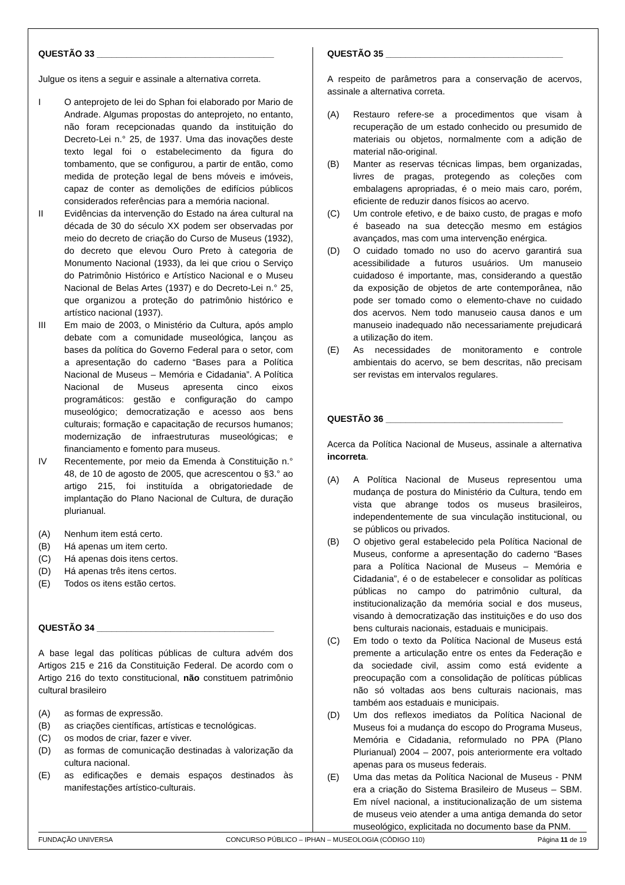QUESTÃO 33 ____________________________________
Julgue os itens a seguir e assinale a alternativa correta.
I O anteprojeto de lei do Sphan foi elaborado por Mario de Andrade. Algumas propostas do anteprojeto, no entanto, não foram recepcionadas quando da instituição do Decreto-Lei n.° 25, de 1937. Uma das inovações deste texto legal foi o estabelecimento da figura do tombamento, que se configurou, a partir de então, como medida de proteção legal de bens móveis e imóveis, capaz de conter as demolições de edifícios públicos considerados referências para a memória nacional.
II Evidências da intervenção do Estado na área cultural na década de 30 do século XX podem ser observadas por meio do decreto de criação do Curso de Museus (1932), do decreto que elevou Ouro Preto à categoria de Monumento Nacional (1933), da lei que criou o Serviço do Patrimônio Histórico e Artístico Nacional e o Museu Nacional de Belas Artes (1937) e do Decreto-Lei n.° 25, que organizou a proteção do patrimônio histórico e artístico nacional (1937).
III Em maio de 2003, o Ministério da Cultura, após amplo debate com a comunidade museológica, lançou as bases da política do Governo Federal para o setor, com a apresentação do caderno “Bases para a Política Nacional de Museus – Memória e Cidadania”. A Política Nacional de Museus apresenta cinco eixos programáticos: gestão e configuração do campo museológico; democratização e acesso aos bens culturais; formação e capacitação de recursos humanos; modernização de infraestruturas museológicas; e financiamento e fomento para museus.
IV Recentemente, por meio da Emenda à Constituição n.° 48, de 10 de agosto de 2005, que acrescentou o §3.° ao artigo 215, foi instituída a obrigatoriedade de implantação do Plano Nacional de Cultura, de duração plurianual.
(A) Nenhum item está certo.
(B) Há apenas um item certo.
(C) Há apenas dois itens certos.
(D) Há apenas três itens certos.
(E) Todos os itens estão certos.
QUESTÃO 34 ____________________________________
A base legal das políticas públicas de cultura advém dos Artigos 215 e 216 da Constituição Federal. De acordo com o Artigo 216 do texto constitucional, não constituem patrimônio cultural brasileiro
(A) as formas de expressão.
(B) as criações científicas, artísticas e tecnológicas.
(C) os modos de criar, fazer e viver.
(D) as formas de comunicação destinadas à valorização da cultura nacional.
(E) as edificações e demais espaços destinados às manifestações artístico-culturais.
QUESTÃO 35 ____________________________________
A respeito de parâmetros para a conservação de acervos, assinale a alternativa correta.
(A) Restauro refere-se a procedimentos que visam à recuperação de um estado conhecido ou presumido de materiais ou objetos, normalmente com a adição de material não-original.
(B) Manter as reservas técnicas limpas, bem organizadas, livres de pragas, protegendo as coleções com embalagens apropriadas, é o meio mais caro, porém, eficiente de reduzir danos físicos ao acervo.
(C) Um controle efetivo, e de baixo custo, de pragas e mofo é baseado na sua detecção mesmo em estágios avançados, mas com uma intervenção enérgica.
(D) O cuidado tomado no uso do acervo garantirá sua acessibilidade a futuros usuários. Um manuseio cuidadoso é importante, mas, considerando a questão da exposição de objetos de arte contemporânea, não pode ser tomado como o elemento-chave no cuidado dos acervos. Nem todo manuseio causa danos e um manuseio inadequado não necessariamente prejudicará a utilização do item.
(E) As necessidades de monitoramento e controle ambientais do acervo, se bem descritas, não precisam ser revistas em intervalos regulares.
QUESTÃO 36 ____________________________________
Acerca da Política Nacional de Museus, assinale a alternativa incorreta.
(A) A Política Nacional de Museus representou uma mudança de postura do Ministério da Cultura, tendo em vista que abrange todos os museus brasileiros, independentemente de sua vinculação institucional, ou se públicos ou privados.
(B) O objetivo geral estabelecido pela Política Nacional de Museus, conforme a apresentação do caderno “Bases para a Política Nacional de Museus – Memória e Cidadania”, é o de estabelecer e consolidar as políticas públicas no campo do patrimônio cultural, da institucionalização da memória social e dos museus, visando à democratização das instituições e do uso dos bens culturais nacionais, estaduais e municipais.
(C) Em todo o texto da Política Nacional de Museus está premente a articulação entre os entes da Federação e da sociedade civil, assim como está evidente a preocupação com a consolidação de políticas públicas não só voltadas aos bens culturais nacionais, mas também aos estaduais e municipais.
(D) Um dos reflexos imediatos da Política Nacional de Museus foi a mudança do escopo do Programa Museus, Memória e Cidadania, reformulado no PPA (Plano Plurianual) 2004 – 2007, pois anteriormente era voltado apenas para os museus federais.
(E) Uma das metas da Política Nacional de Museus - PNM era a criação do Sistema Brasileiro de Museus – SBM. Em nível nacional, a institucionalização de um sistema de museus veio atender a uma antiga demanda do setor museológico, explicitada no documento base da PNM.
FUNDAÇÃO UNIVERSA CONCURSO PÚBLICO – IPHAN – MUSEOLOGIA (CÓDIGO 110) Página 11 de 19